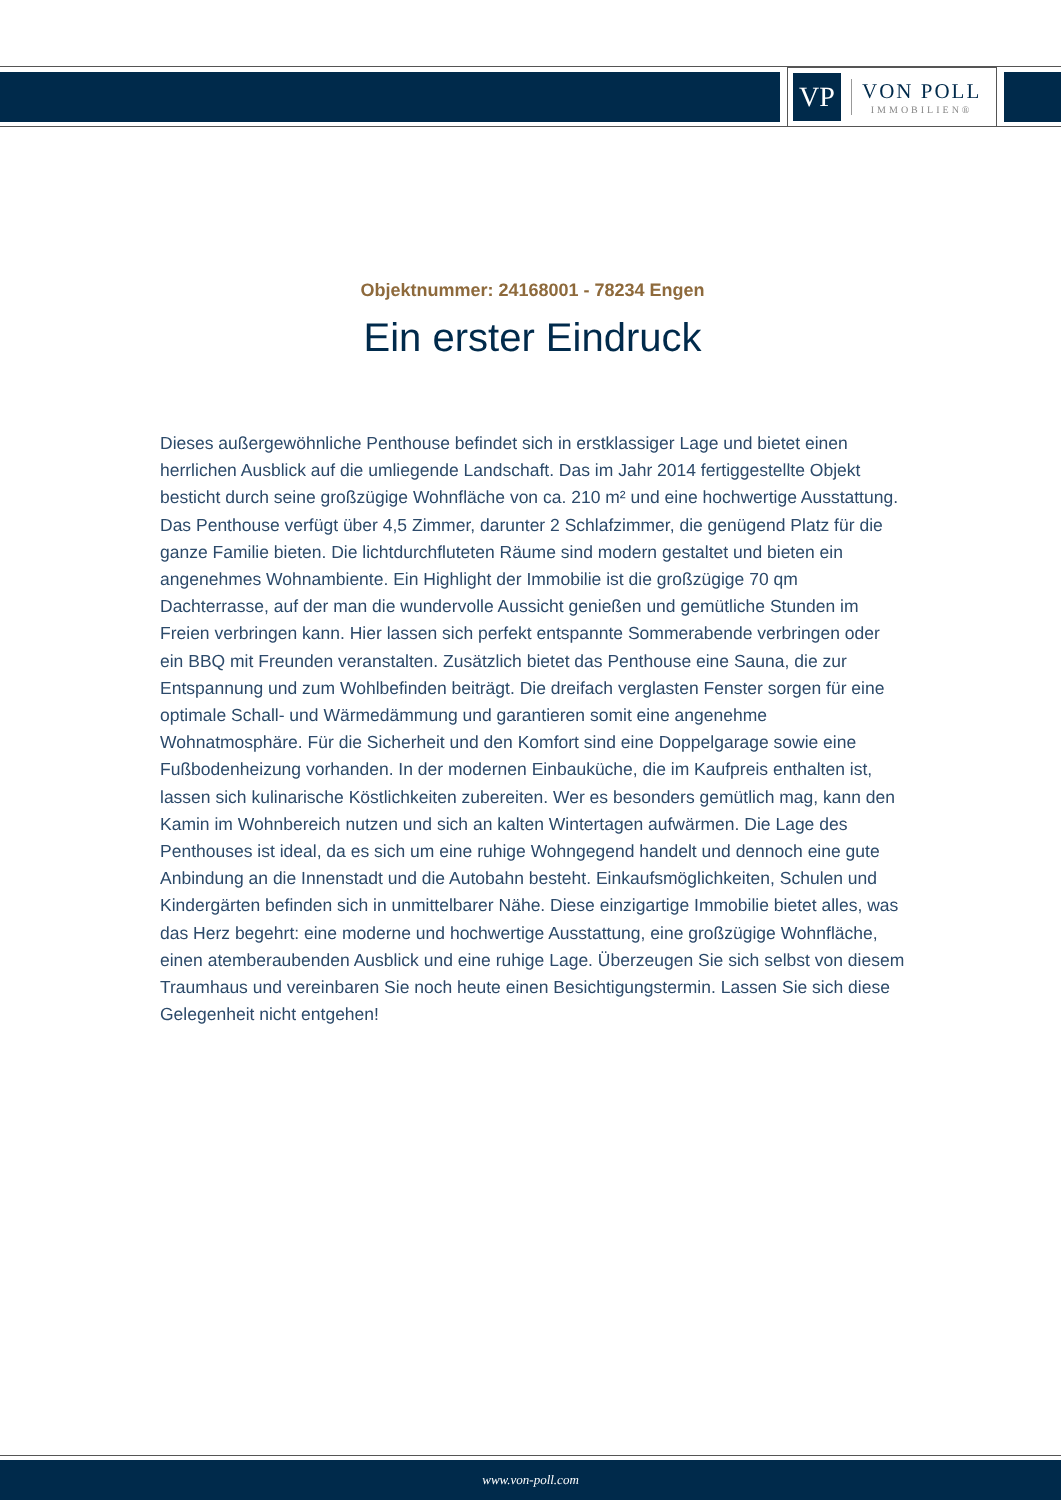VP
VON POLL
IMMOBILIEN®
Objektnummer: 24168001 - 78234 Engen
Ein erster Eindruck
Dieses außergewöhnliche Penthouse befindet sich in erstklassiger Lage und bietet einen herrlichen Ausblick auf die umliegende Landschaft. Das im Jahr 2014 fertiggestellte Objekt besticht durch seine großzügige Wohnfläche von ca. 210 m² und eine hochwertige Ausstattung. Das Penthouse verfügt über 4,5 Zimmer, darunter 2 Schlafzimmer, die genügend Platz für die ganze Familie bieten. Die lichtdurchfluteten Räume sind modern gestaltet und bieten ein angenehmes Wohnambiente. Ein Highlight der Immobilie ist die großzügige 70 qm Dachterrasse, auf der man die wundervolle Aussicht genießen und gemütliche Stunden im Freien verbringen kann. Hier lassen sich perfekt entspannte Sommerabende verbringen oder ein BBQ mit Freunden veranstalten. Zusätzlich bietet das Penthouse eine Sauna, die zur Entspannung und zum Wohlbefinden beiträgt. Die dreifach verglasten Fenster sorgen für eine optimale Schall- und Wärmedämmung und garantieren somit eine angenehme Wohnatmosphäre. Für die Sicherheit und den Komfort sind eine Doppelgarage sowie eine Fußbodenheizung vorhanden. In der modernen Einbauküche, die im Kaufpreis enthalten ist, lassen sich kulinarische Köstlichkeiten zubereiten. Wer es besonders gemütlich mag, kann den Kamin im Wohnbereich nutzen und sich an kalten Wintertagen aufwärmen. Die Lage des Penthouses ist ideal, da es sich um eine ruhige Wohngegend handelt und dennoch eine gute Anbindung an die Innenstadt und die Autobahn besteht. Einkaufsmöglichkeiten, Schulen und Kindergärten befinden sich in unmittelbarer Nähe. Diese einzigartige Immobilie bietet alles, was das Herz begehrt: eine moderne und hochwertige Ausstattung, eine großzügige Wohnfläche, einen atemberaubenden Ausblick und eine ruhige Lage. Überzeugen Sie sich selbst von diesem Traumhaus und vereinbaren Sie noch heute einen Besichtigungstermin. Lassen Sie sich diese Gelegenheit nicht entgehen!
www.von-poll.com